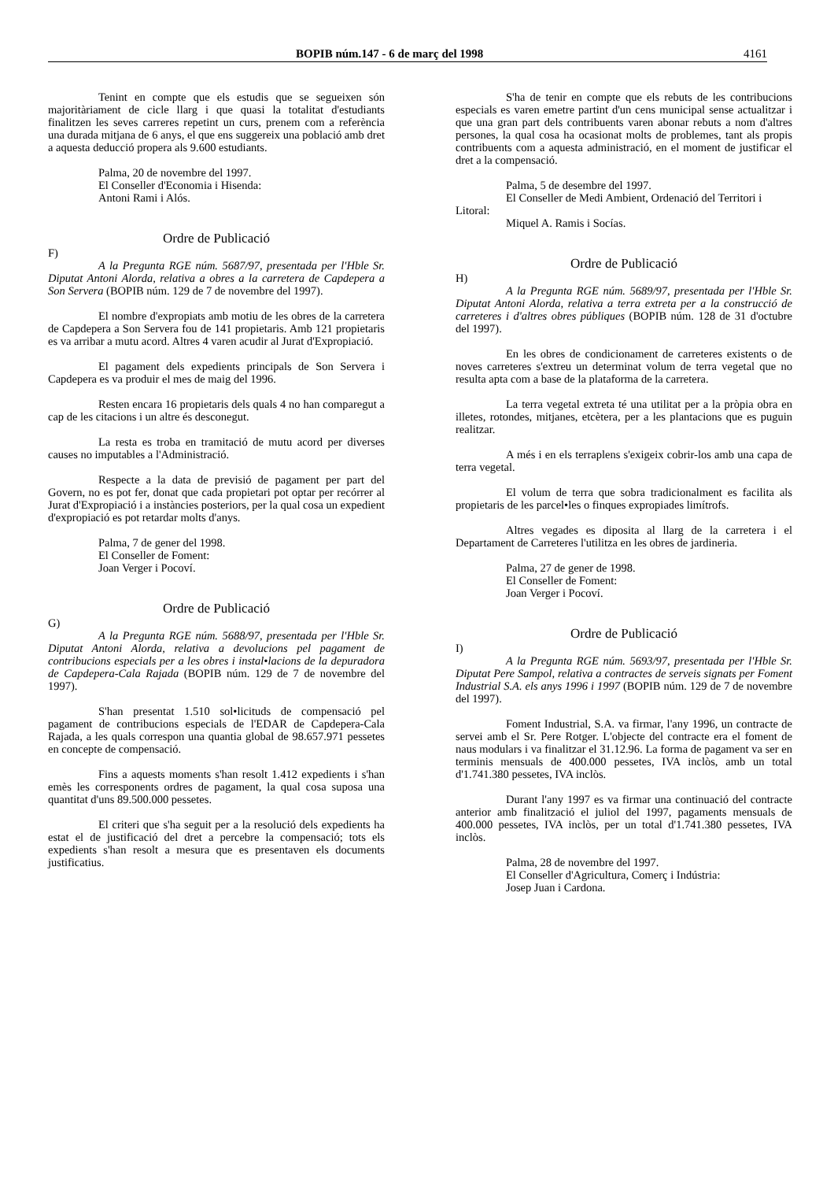BOPIB núm.147 - 6 de març del 1998 4161
Tenint en compte que els estudis que se segueixen són majoritàriament de cicle llarg i que quasi la totalitat d'estudiants finalitzen les seves carreres repetint un curs, prenem com a referència una durada mitjana de 6 anys, el que ens suggereix una població amb dret a aquesta deducció propera als 9.600 estudiants.
Palma, 20 de novembre del 1997.
El Conseller d'Economia i Hisenda:
Antoni Rami i Alós.
Ordre de Publicació
F)
A la Pregunta RGE núm. 5687/97, presentada per l'Hble Sr. Diputat Antoni Alorda, relativa a obres a la carretera de Capdepera a Son Servera (BOPIB núm. 129 de 7 de novembre del 1997).
El nombre d'expropiats amb motiu de les obres de la carretera de Capdepera a Son Servera fou de 141 propietaris. Amb 121 propietaris es va arribar a mutu acord. Altres 4 varen acudir al Jurat d'Expropiació.
El pagament dels expedients principals de Son Servera i Capdepera es va produir el mes de maig del 1996.
Resten encara 16 propietaris dels quals 4 no han comparegut a cap de les citacions i un altre és desconegut.
La resta es troba en tramitació de mutu acord per diverses causes no imputables a l'Administració.
Respecte a la data de previsió de pagament per part del Govern, no es pot fer, donat que cada propietari pot optar per recórrer al Jurat d'Expropiació i a instàncies posteriors, per la qual cosa un expedient d'expropiació es pot retardar molts d'anys.
Palma, 7 de gener del 1998.
El Conseller de Foment:
Joan Verger i Pocoví.
Ordre de Publicació
G)
A la Pregunta RGE núm. 5688/97, presentada per l'Hble Sr. Diputat Antoni Alorda, relativa a devolucions pel pagament de contribucions especials per a les obres i instal•lacions de la depuradora de Capdepera-Cala Rajada (BOPIB núm. 129 de 7 de novembre del 1997).
S'han presentat 1.510 sol•licituds de compensació pel pagament de contribucions especials de l'EDAR de Capdepera-Cala Rajada, a les quals correspon una quantia global de 98.657.971 pessetes en concepte de compensació.
Fins a aquests moments s'han resolt 1.412 expedients i s'han emès les corresponents ordres de pagament, la qual cosa suposa una quantitat d'uns 89.500.000 pessetes.
El criteri que s'ha seguit per a la resolució dels expedients ha estat el de justificació del dret a percebre la compensació; tots els expedients s'han resolt a mesura que es presentaven els documents justificatius.
S'ha de tenir en compte que els rebuts de les contribucions especials es varen emetre partint d'un cens municipal sense actualitzar i que una gran part dels contribuents varen abonar rebuts a nom d'altres persones, la qual cosa ha ocasionat molts de problemes, tant als propis contribuents com a aquesta administració, en el moment de justificar el dret a la compensació.
Palma, 5 de desembre del 1997.
El Conseller de Medi Ambient, Ordenació del Territori i Litoral:
Miquel A. Ramis i Socías.
Ordre de Publicació
H)
A la Pregunta RGE núm. 5689/97, presentada per l'Hble Sr. Diputat Antoni Alorda, relativa a terra extreta per a la construcció de carreteres i d'altres obres públiques (BOPIB núm. 128 de 31 d'octubre del 1997).
En les obres de condicionament de carreteres existents o de noves carreteres s'extreu un determinat volum de terra vegetal que no resulta apta com a base de la plataforma de la carretera.
La terra vegetal extreta té una utilitat per a la pròpia obra en illetes, rotondes, mitjanes, etcètera, per a les plantacions que es puguin realitzar.
A més i en els terraplens s'exigeix cobrir-los amb una capa de terra vegetal.
El volum de terra que sobra tradicionalment es facilita als propietaris de les parcel•les o finques expropiades limítrofs.
Altres vegades es diposita al llarg de la carretera i el Departament de Carreteres l'utilitza en les obres de jardineria.
Palma, 27 de gener de 1998.
El Conseller de Foment:
Joan Verger i Pocoví.
Ordre de Publicació
I)
A la Pregunta RGE núm. 5693/97, presentada per l'Hble Sr. Diputat Pere Sampol, relativa a contractes de serveis signats per Foment Industrial S.A. els anys 1996 i 1997 (BOPIB núm. 129 de 7 de novembre del 1997).
Foment Industrial, S.A. va firmar, l'any 1996, un contracte de servei amb el Sr. Pere Rotger. L'objecte del contracte era el foment de naus modulars i va finalitzar el 31.12.96. La forma de pagament va ser en terminis mensuals de 400.000 pessetes, IVA inclòs, amb un total d'1.741.380 pessetes, IVA inclòs.
Durant l'any 1997 es va firmar una continuació del contracte anterior amb finalització el juliol del 1997, pagaments mensuals de 400.000 pessetes, IVA inclòs, per un total d'1.741.380 pessetes, IVA inclòs.
Palma, 28 de novembre del 1997.
El Conseller d'Agricultura, Comerç i Indústria:
Josep Juan i Cardona.